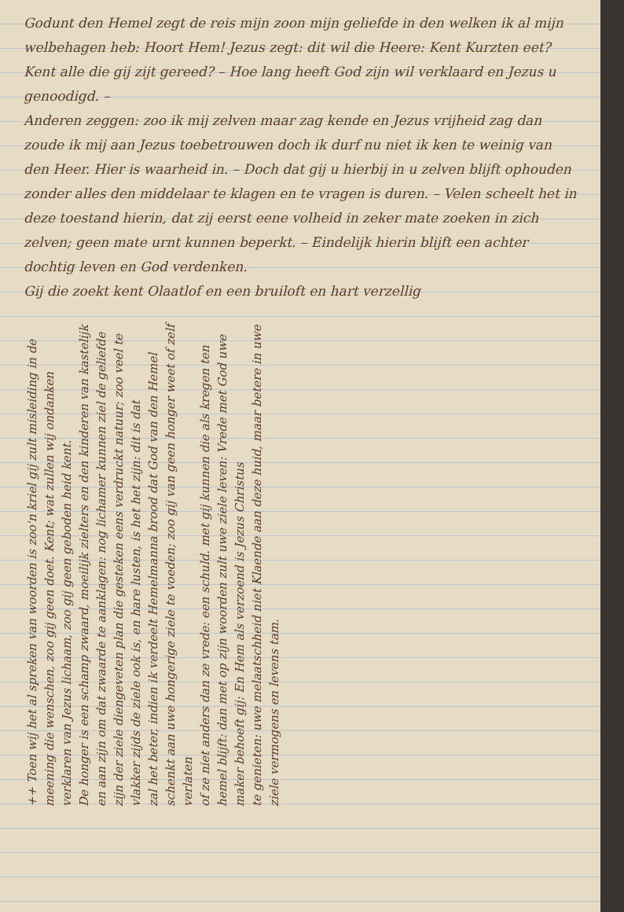Godunt den Hemel zegt de reis mijn zoon mijn geliefde in den welken ik al mijn welbehagen heb: Hoort Hem! Jezus zegt: dit wil die Heere: Kent Kurzten eet? Kent alle die gij zijt gereed? – Hoe lang heeft God zijn wil verklaard en Jezus u genoodigd. –
Anderen zeggen: zoo ik mij zelven maar zag kende en Jezus vrijheid zag dan zoude ik mij aan Jezus toebetrouwen doch ik durf nu niet ik ken te weinig van den Heer. Hier is waarheid in. – Doch dat gij u hierbij in u zelven blijft ophouden zonder alles den middelaar te klagen en te vragen is duren. – Velen scheelt het in deze toestand hierin, dat zij eerst eene volheid in zeker mate zoeken in zich zelven; geen mate urnt kunnen beperkt. – Eindelijk hierin blijft een achter dochtig leven en God verdenken.
Gij die zoekt kent Olaatlof en een bruiloft en hart verzellig
++ Toen wij het al spreken van woorden is zoo'n kriel gij zult misleiding in de meening die wenschen, zoo gij geen doet. Kent; wat zullen wij ondanken verklaren van Jezus lichaam, zoo gij geen geboden heid kent.
De honger is een schamp zwaard, moeilijk zielters en den kinderen van kastelijk en aan zijn om dat zwaarde te aanklagen: nog lichamer kunnen ziel de geliefde
zijn der ziele diengeveten plan die gesteken eens verdruckt natuur; zoo veel te vlakker zijds de ziele ook is, en hare lusten, is het het zijn: dit is dat
zal het beter, indien ik verdeelt Hemelmanna brood dat God van den Hemel schenkt aan uwe hongerige ziele te voeden; zoo gij van geen honger weet of zelf verlaten
of ze niet anders dan ze vrede: een schuld. met gij kunnen die als kregen ten hemel blijft: dan met op zijn woorden zult uwe ziele leven: Vrede met God uwe maker behoeft gij: En Hem als verzoend is Jezus Christus
te genieten: uwe melaatschheid niet Klaende aan deze huid, maar betere in uwe ziele vermogens en levens tam.